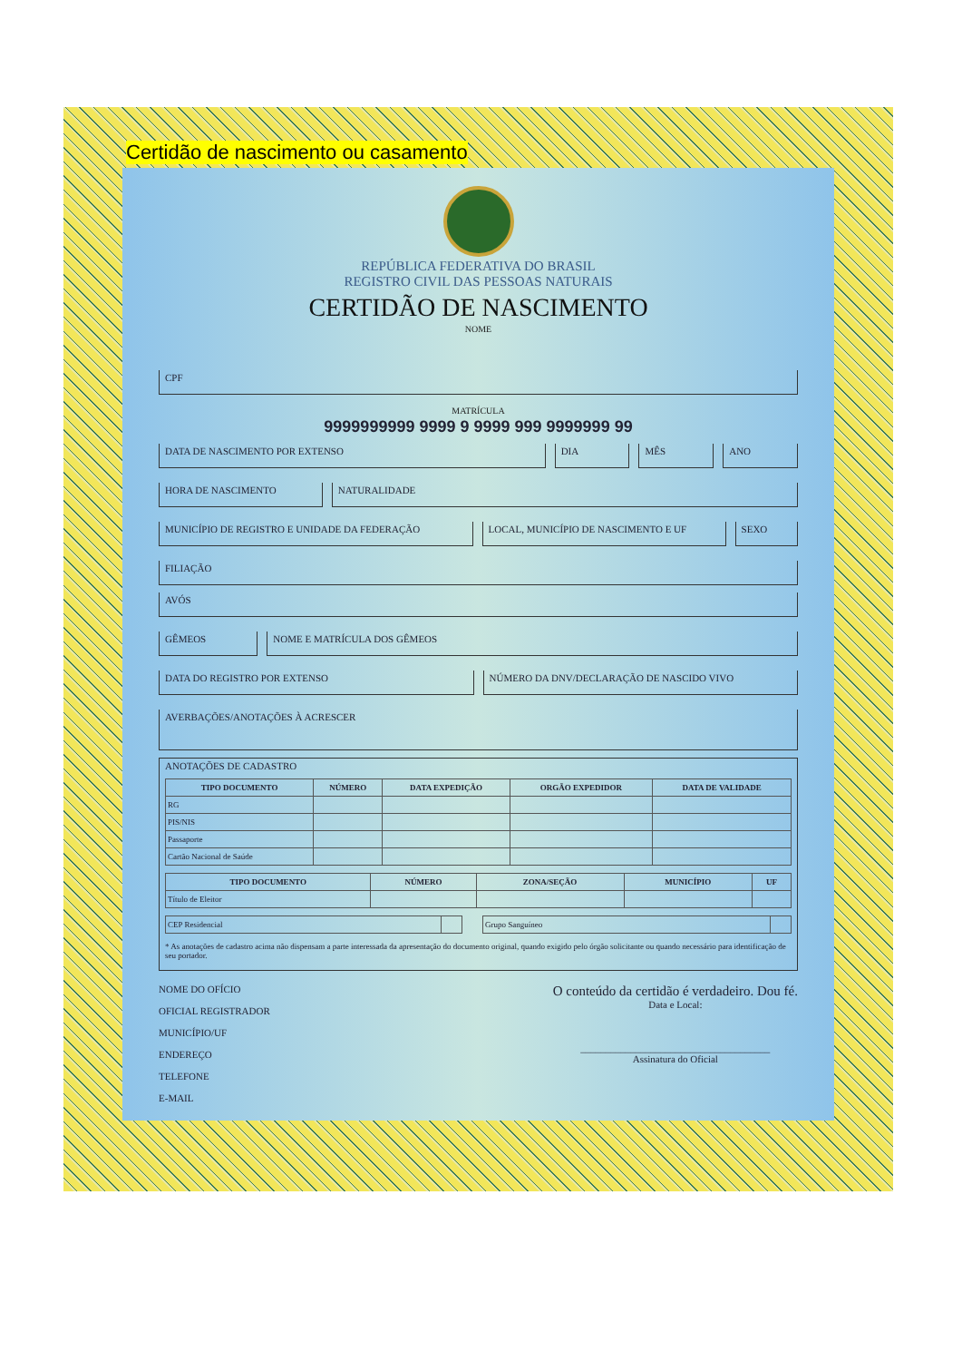Certidão de nascimento ou casamento
REPÚBLICA FEDERATIVA DO BRASIL
REGISTRO CIVIL DAS PESSOAS NATURAIS
CERTIDÃO DE NASCIMENTO
NOME
CPF
MATRÍCULA
9999999999 9999 9 9999 999 9999999 99
DATA DE NASCIMENTO POR EXTENSO DIA MÊS ANO
HORA DE NASCIMENTO NATURALIDADE
MUNICÍPIO DE REGISTRO E UNIDADE DA FEDERAÇÃO
LOCAL, MUNICÍPIO DE NASCIMENTO E UF
SEXO
FILIAÇÃO
AVÓS
GÊMEOS NOME E MATRÍCULA DOS GÊMEOS
DATA DO REGISTRO POR EXTENSO NÚMERO DA DNV/DECLARAÇÃO DE NASCIDO VIVO
AVERBAÇÕES/ANOTAÇÕES À ACRESCER
ANOTAÇÕES DE CADASTRO
| TIPO DOCUMENTO | NÚMERO | DATA EXPEDIÇÃO | ORGÃO EXPEDIDOR | DATA DE VALIDADE |
| --- | --- | --- | --- | --- |
| RG | | | | |
| PIS/NIS | | | | |
| Passaporte | | | | |
| Cartão Nacional de Saúde | | | | |
| TIPO DOCUMENTO | NÚMERO | ZONA/SEÇÃO | MUNICÍPIO | UF |
| --- | --- | --- | --- | --- |
| Título de Eleitor | | | | |
| CEP Residencial | | | Grupo Sanguíneo | |
* As anotações de cadastro acima não dispensam a parte interessada da apresentação do documento original, quando exigido pelo órgão solicitante ou quando necessário para identificação de seu portador.
NOME DO OFÍCIO
OFICIAL REGISTRADOR
MUNICÍPIO/UF
ENDEREÇO
TELEFONE
E-MAIL
O conteúdo da certidão é verdadeiro. Dou fé.
Data e Local:
______________________________________
Assinatura do Oficial